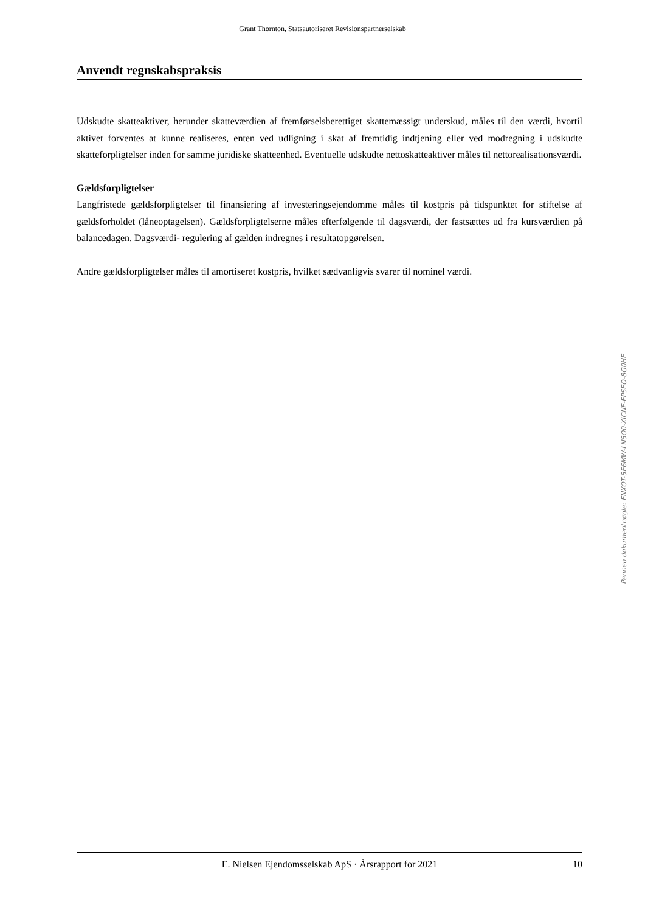Grant Thornton, Statsautoriseret Revisionspartnerselskab
Anvendt regnskabspraksis
Udskudte skatteaktiver, herunder skatteværdien af fremførselsberettiget skattemæssigt underskud, måles til den værdi, hvortil aktivet forventes at kunne realiseres, enten ved udligning i skat af fremtidig indtjening eller ved modregning i udskudte skatteforpligtelser inden for samme juridiske skatteenhed. Eventuelle udskudte nettoskatteaktiver måles til nettorealisationsværdi.
Gældsforpligtelser
Langfristede gældsforpligtelser til finansiering af investeringsejendomme måles til kostpris på tidspunktet for stiftelse af gældsforholdet (låneoptagelsen). Gældsforpligtelserne måles efterfølgende til dagsværdi, der fastsættes ud fra kursværdien på balancedagen. Dagsværdi- regulering af gælden indregnes i resultatopgørelsen.
Andre gældsforpligtelser måles til amortiseret kostpris, hvilket sædvanligvis svarer til nominel værdi.
Penneo dokumentnøgle: ENXOT-5E6MW-LN5O0-XICNE-FPSEO-8G0HE
E. Nielsen Ejendomsselskab ApS · Årsrapport for 2021 10